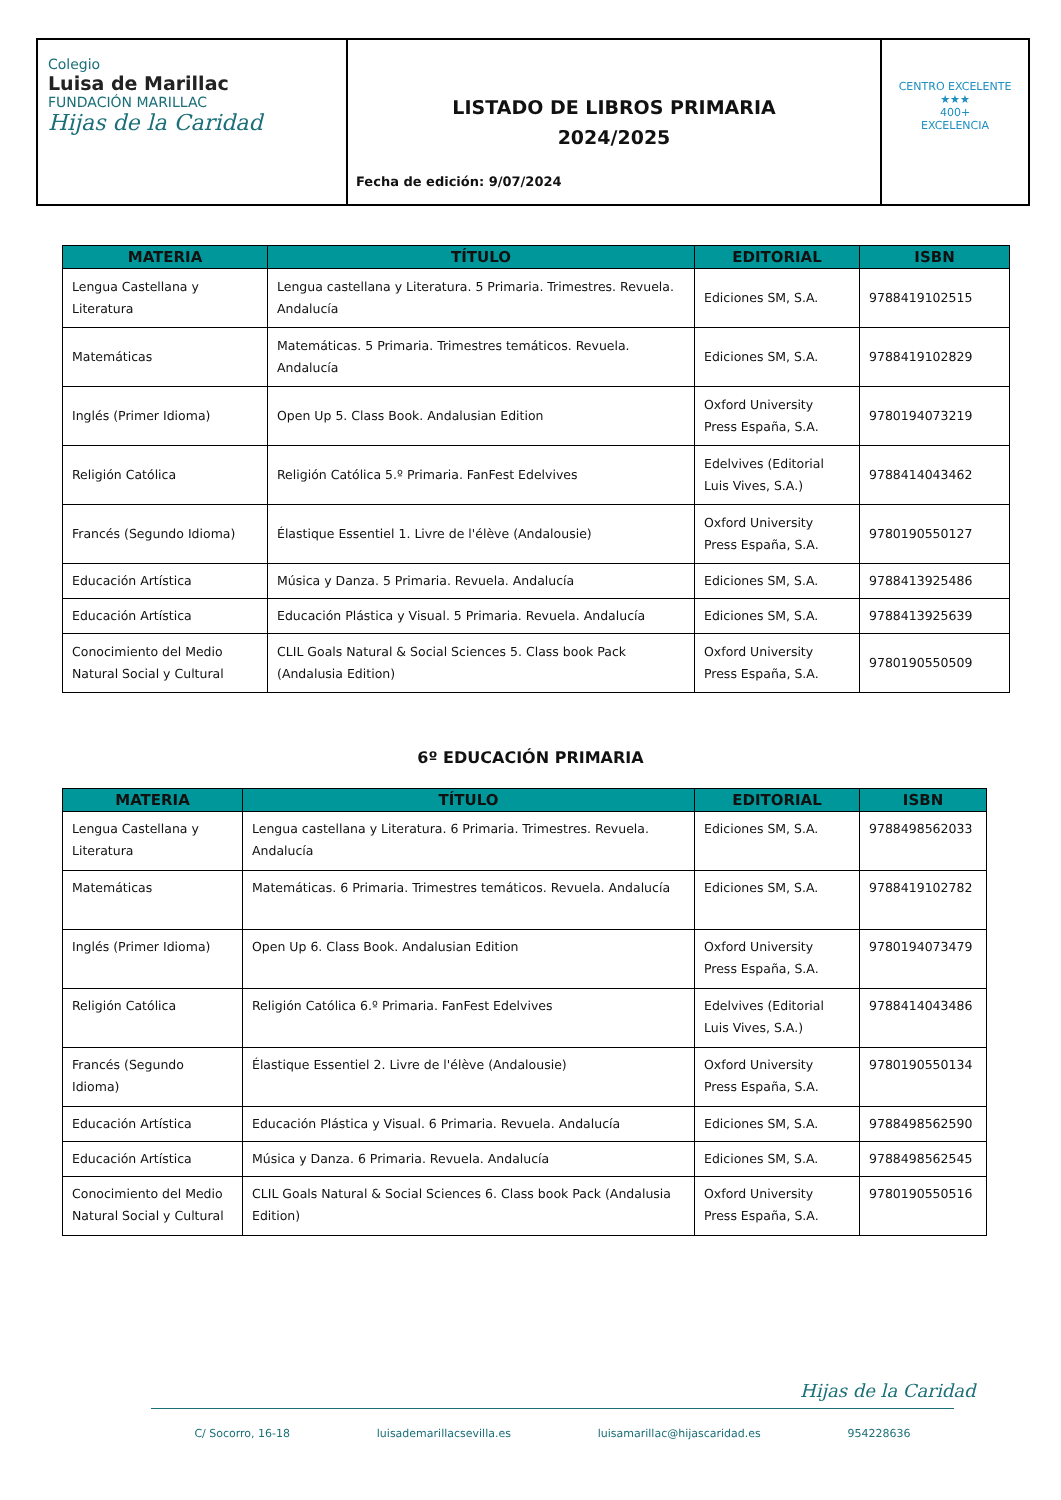Colegio
Luisa de Marillac
FUNDACIÓN MARILLAC
Hijas de la Caridad
LISTADO DE LIBROS PRIMARIA
2024/2025
Fecha de edición: 9/07/2024
CENTRO EXCELENTE
★★★
400+
EXCELENCIA
| MATERIA | TÍTULO | EDITORIAL | ISBN |
| --- | --- | --- | --- |
| Lengua Castellana y Literatura | Lengua castellana y Literatura. 5 Primaria. Trimestres. Revuela. Andalucía | Ediciones SM, S.A. | 9788419102515 |
| Matemáticas | Matemáticas. 5 Primaria. Trimestres temáticos. Revuela. Andalucía | Ediciones SM, S.A. | 9788419102829 |
| Inglés (Primer Idioma) | Open Up 5. Class Book. Andalusian Edition | Oxford University Press España, S.A. | 9780194073219 |
| Religión Católica | Religión Católica 5.º Primaria. FanFest Edelvives | Edelvives (Editorial Luis Vives, S.A.) | 9788414043462 |
| Francés (Segundo Idioma) | Élastique Essentiel 1. Livre de l'élève (Andalousie) | Oxford University Press España, S.A. | 9780190550127 |
| Educación Artística | Música y Danza. 5 Primaria. Revuela. Andalucía | Ediciones SM, S.A. | 9788413925486 |
| Educación Artística | Educación Plástica y Visual. 5 Primaria. Revuela. Andalucía | Ediciones SM, S.A. | 9788413925639 |
| Conocimiento del Medio Natural Social y Cultural | CLIL Goals Natural & Social Sciences 5. Class book Pack (Andalusia Edition) | Oxford University Press España, S.A. | 9780190550509 |
6º EDUCACIÓN PRIMARIA
| MATERIA | TÍTULO | EDITORIAL | ISBN |
| --- | --- | --- | --- |
| Lengua Castellana y Literatura | Lengua castellana y Literatura. 6 Primaria. Trimestres. Revuela. Andalucía | Ediciones SM, S.A. | 9788498562033 |
| Matemáticas | Matemáticas. 6 Primaria. Trimestres temáticos. Revuela. Andalucía | Ediciones SM, S.A. | 9788419102782 |
| Inglés (Primer Idioma) | Open Up 6. Class Book. Andalusian Edition | Oxford University Press España, S.A. | 9780194073479 |
| Religión Católica | Religión Católica 6.º Primaria. FanFest Edelvives | Edelvives (Editorial Luis Vives, S.A.) | 9788414043486 |
| Francés (Segundo Idioma) | Élastique Essentiel 2. Livre de l'élève (Andalousie) | Oxford University Press España, S.A. | 9780190550134 |
| Educación Artística | Educación Plástica y Visual. 6 Primaria. Revuela. Andalucía | Ediciones SM, S.A. | 9788498562590 |
| Educación Artística | Música y Danza. 6 Primaria. Revuela. Andalucía | Ediciones SM, S.A. | 9788498562545 |
| Conocimiento del Medio Natural Social y Cultural | CLIL Goals Natural & Social Sciences 6. Class book Pack (Andalusia Edition) | Oxford University Press España, S.A. | 9780190550516 |
Hijas de la Caridad
C/ Socorro, 16-18 luisademarillacsevilla.es luisamarillac@hijascaridad.es 954228636